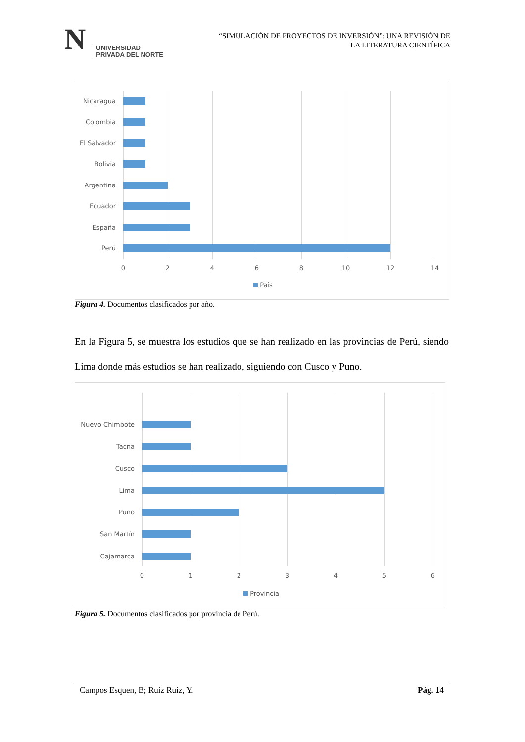N
UNIVERSIDAD
PRIVADA DEL NORTE
“SIMULACIÓN DE PROYECTOS DE INVERSIÓN”: UNA REVISIÓN DE
LA LITERATURA CIENTÍFICA
Nicaragua
Colombia
El Salvador
Bolivia
Argentina
Ecuador
España
Perú
0 2 4 6 8 10 12 14
País
Figura 4. Documentos clasificados por año.
En la Figura 5, se muestra los estudios que se han realizado en las provincias de Perú, siendo Lima donde más estudios se han realizado, siguiendo con Cusco y Puno.
Nuevo Chimbote
Tacna
Cusco
Lima
Puno
San Martín
Cajamarca
0 1 2 3 4 5 6
Provincia
Figura 5. Documentos clasificados por provincia de Perú.
Campos Esquen, B; Ruíz Ruíz, Y. Pág. 14